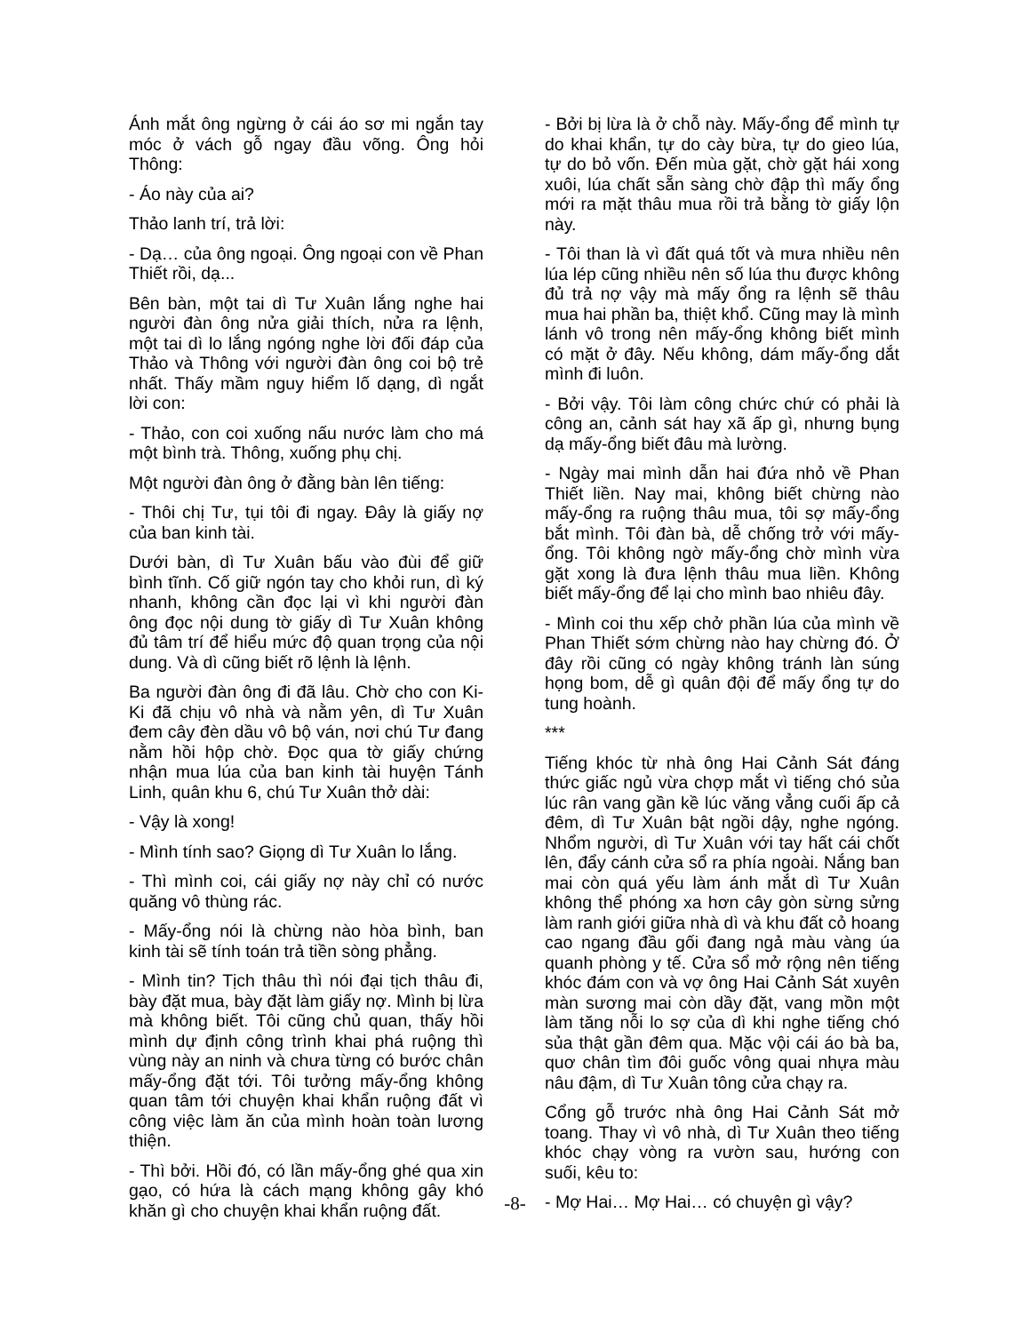Ánh mắt ông ngừng ở cái áo sơ mi ngắn tay móc ở vách gỗ ngay đầu võng. Ông hỏi Thông:
- Áo này của ai?
Thảo lanh trí, trả lời:
- Dạ… của ông ngoại. Ông ngoại con về Phan Thiết rồi, dạ...
Bên bàn, một tai dì Tư Xuân lắng nghe hai người đàn ông nửa giải thích, nửa ra lệnh, một tai dì lo lắng ngóng nghe lời đối đáp của Thảo và Thông với người đàn ông coi bộ trẻ nhất. Thấy mầm nguy hiểm lố dạng, dì ngắt lời con:
- Thảo, con coi xuống nấu nước làm cho má một bình trà. Thông, xuống phụ chị.
Một người đàn ông ở đằng bàn lên tiếng:
- Thôi chị Tư, tụi tôi đi ngay. Đây là giấy nợ của ban kinh tài.
Dưới bàn, dì Tư Xuân bấu vào đùi để giữ bình tĩnh. Cố giữ ngón tay cho khỏi run, dì ký nhanh, không cần đọc lại vì khi người đàn ông đọc nội dung tờ giấy dì Tư Xuân không đủ tâm trí để hiểu mức độ quan trọng của nội dung. Và dì cũng biết rõ lệnh là lệnh.
Ba người đàn ông đi đã lâu. Chờ cho con Ki-Ki đã chịu vô nhà và nằm yên, dì Tư Xuân đem cây đèn dầu vô bộ ván, nơi chú Tư đang nằm hồi hộp chờ. Đọc qua tờ giấy chứng nhận mua lúa của ban kinh tài huyện Tánh Linh, quân khu 6, chú Tư Xuân thở dài:
- Vậy là xong!
- Mình tính sao? Giọng dì Tư Xuân lo lắng.
- Thì mình coi, cái giấy nợ này chỉ có nước quăng vô thùng rác.
- Mấy-ổng nói là chừng nào hòa bình, ban kinh tài sẽ tính toán trả tiền sòng phẳng.
- Mình tin? Tịch thâu thì nói đại tịch thâu đi, bày đặt mua, bày đặt làm giấy nợ. Mình bị lừa mà không biết. Tôi cũng chủ quan, thấy hồi mình dự định công trình khai phá ruộng thì vùng này an ninh và chưa từng có bước chân mấy-ổng đặt tới. Tôi tưởng mấy-ổng không quan tâm tới chuyện khai khẩn ruộng đất vì công việc làm ăn của mình hoàn toàn lương thiện.
- Thì bởi. Hồi đó, có lần mấy-ổng ghé qua xin gạo, có hứa là cách mạng không gây khó khăn gì cho chuyện khai khẩn ruộng đất.
- Bởi bị lừa là ở chỗ này. Mấy-ổng để mình tự do khai khẩn, tự do cày bừa, tự do gieo lúa, tự do bỏ vốn. Đến mùa gặt, chờ gặt hái xong xuôi, lúa chất sẵn sàng chờ đập thì mấy ổng mới ra mặt thâu mua rồi trả bằng tờ giấy lộn này.
- Tôi than là vì đất quá tốt và mưa nhiều nên lúa lép cũng nhiều nên số lúa thu được không đủ trả nợ vậy mà mấy ổng ra lệnh sẽ thâu mua hai phần ba, thiệt khổ. Cũng may là mình lánh vô trong nên mấy-ổng không biết mình có mặt ở đây. Nếu không, dám mấy-ổng dắt mình đi luôn.
- Bởi vậy. Tôi làm công chức chứ có phải là công an, cảnh sát hay xã ấp gì, nhưng bụng dạ mấy-ổng biết đâu mà lường.
- Ngày mai mình dẫn hai đứa nhỏ về Phan Thiết liền. Nay mai, không biết chừng nào mấy-ổng ra ruộng thâu mua, tôi sợ mấy-ổng bắt mình. Tôi đàn bà, dễ chống trở với mấy-ổng. Tôi không ngờ mấy-ổng chờ mình vừa gặt xong là đưa lệnh thâu mua liền. Không biết mấy-ổng để lại cho mình bao nhiêu đây.
- Mình coi thu xếp chở phần lúa của mình về Phan Thiết sớm chừng nào hay chừng đó. Ở đây rồi cũng có ngày không tránh làn súng họng bom, dễ gì quân đội để mấy ổng tự do tung hoành.
***
Tiếng khóc từ nhà ông Hai Cảnh Sát đáng thức giấc ngủ vừa chợp mắt vì tiếng chó sủa lúc rân vang gần kề lúc văng vẳng cuối ấp cả đêm, dì Tư Xuân bật ngồi dậy, nghe ngóng. Nhổm người, dì Tư Xuân với tay hất cái chốt lên, đẩy cánh cửa sổ ra phía ngoài. Nắng ban mai còn quá yếu làm ánh mắt dì Tư Xuân không thể phóng xa hơn cây gòn sừng sửng làm ranh giới giữa nhà dì và khu đất cỏ hoang cao ngang đầu gối đang ngả màu vàng úa quanh phòng y tế. Cửa sổ mở rộng nên tiếng khóc đám con và vợ ông Hai Cảnh Sát xuyên màn sương mai còn dầy đặt, vang mồn một làm tăng nỗi lo sợ của dì khi nghe tiếng chó sủa thật gần đêm qua. Mặc vội cái áo bà ba, quơ chân tìm đôi guốc vông quai nhựa màu nâu đậm, dì Tư Xuân tông cửa chạy ra.
Cổng gỗ trước nhà ông Hai Cảnh Sát mở toang. Thay vì vô nhà, dì Tư Xuân theo tiếng khóc chạy vòng ra vườn sau, hướng con suối, kêu to:
- Mợ Hai… Mợ Hai… có chuyện gì vậy?
-8-